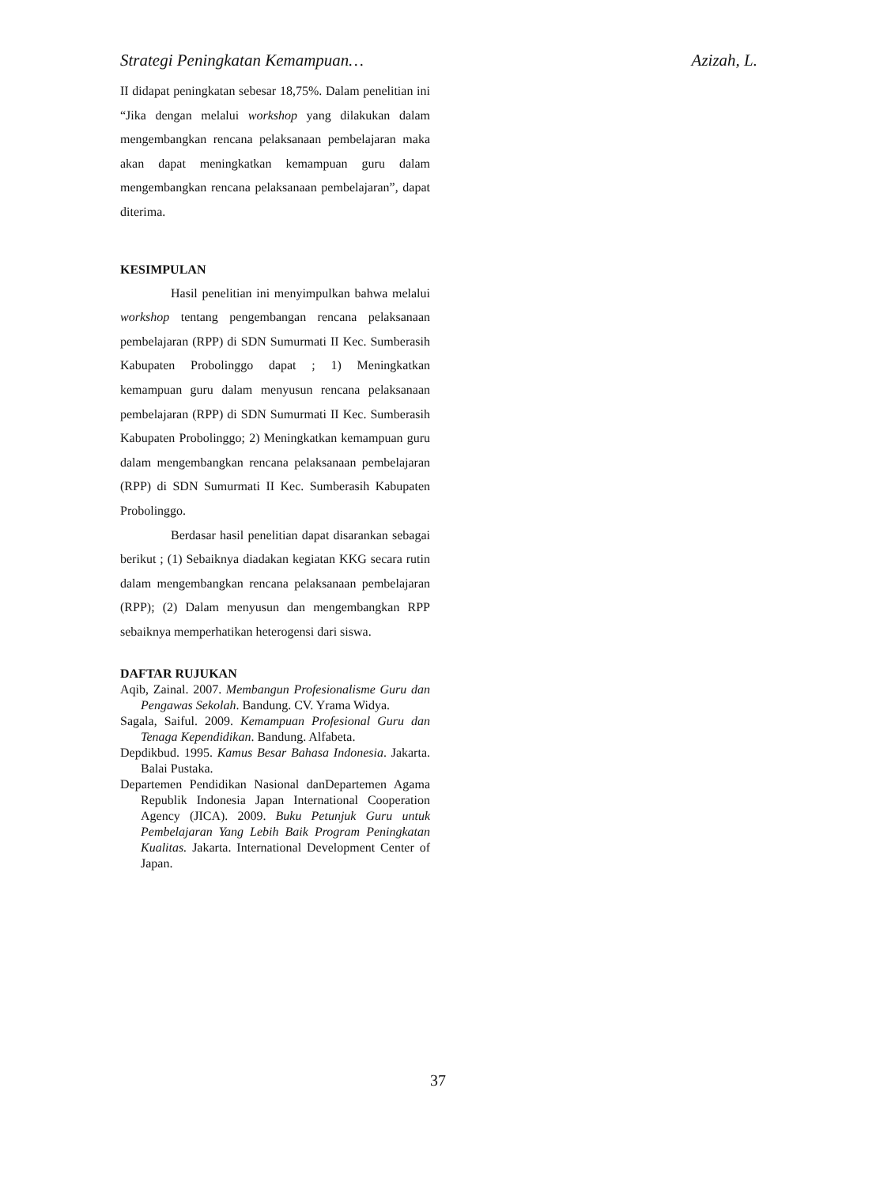Strategi Peningkatan Kemampuan… Azizah, L.
II didapat peningkatan sebesar 18,75%. Dalam penelitian ini “Jika dengan melalui workshop yang dilakukan dalam mengembangkan rencana pelaksanaan pembelajaran maka akan dapat meningkatkan kemampuan guru dalam mengembangkan rencana pelaksanaan pembelajaran”, dapat diterima.
KESIMPULAN
Hasil penelitian ini menyimpulkan bahwa melalui workshop tentang pengembangan rencana pelaksanaan pembelajaran (RPP) di SDN Sumurmati II Kec. Sumberasih Kabupaten Probolinggo dapat ; 1) Meningkatkan kemampuan guru dalam menyusun rencana pelaksanaan pembelajaran (RPP) di SDN Sumurmati II Kec. Sumberasih Kabupaten Probolinggo; 2) Meningkatkan kemampuan guru dalam mengembangkan rencana pelaksanaan pembelajaran (RPP) di SDN Sumurmati II Kec. Sumberasih Kabupaten Probolinggo.
Berdasar hasil penelitian dapat disarankan sebagai berikut ; (1) Sebaiknya diadakan kegiatan KKG secara rutin dalam mengembangkan rencana pelaksanaan pembelajaran (RPP); (2) Dalam menyusun dan mengembangkan RPP sebaiknya memperhatikan heterogensi dari siswa.
DAFTAR RUJUKAN
Aqib, Zainal. 2007. Membangun Profesionalisme Guru dan Pengawas Sekolah. Bandung. CV. Yrama Widya.
Sagala, Saiful. 2009. Kemampuan Profesional Guru dan Tenaga Kependidikan. Bandung. Alfabeta.
Depdikbud. 1995. Kamus Besar Bahasa Indonesia. Jakarta. Balai Pustaka.
Departemen Pendidikan Nasional danDepartemen Agama Republik Indonesia Japan International Cooperation Agency (JICA). 2009. Buku Petunjuk Guru untuk Pembelajaran Yang Lebih Baik Program Peningkatan Kualitas. Jakarta. International Development Center of Japan.
37